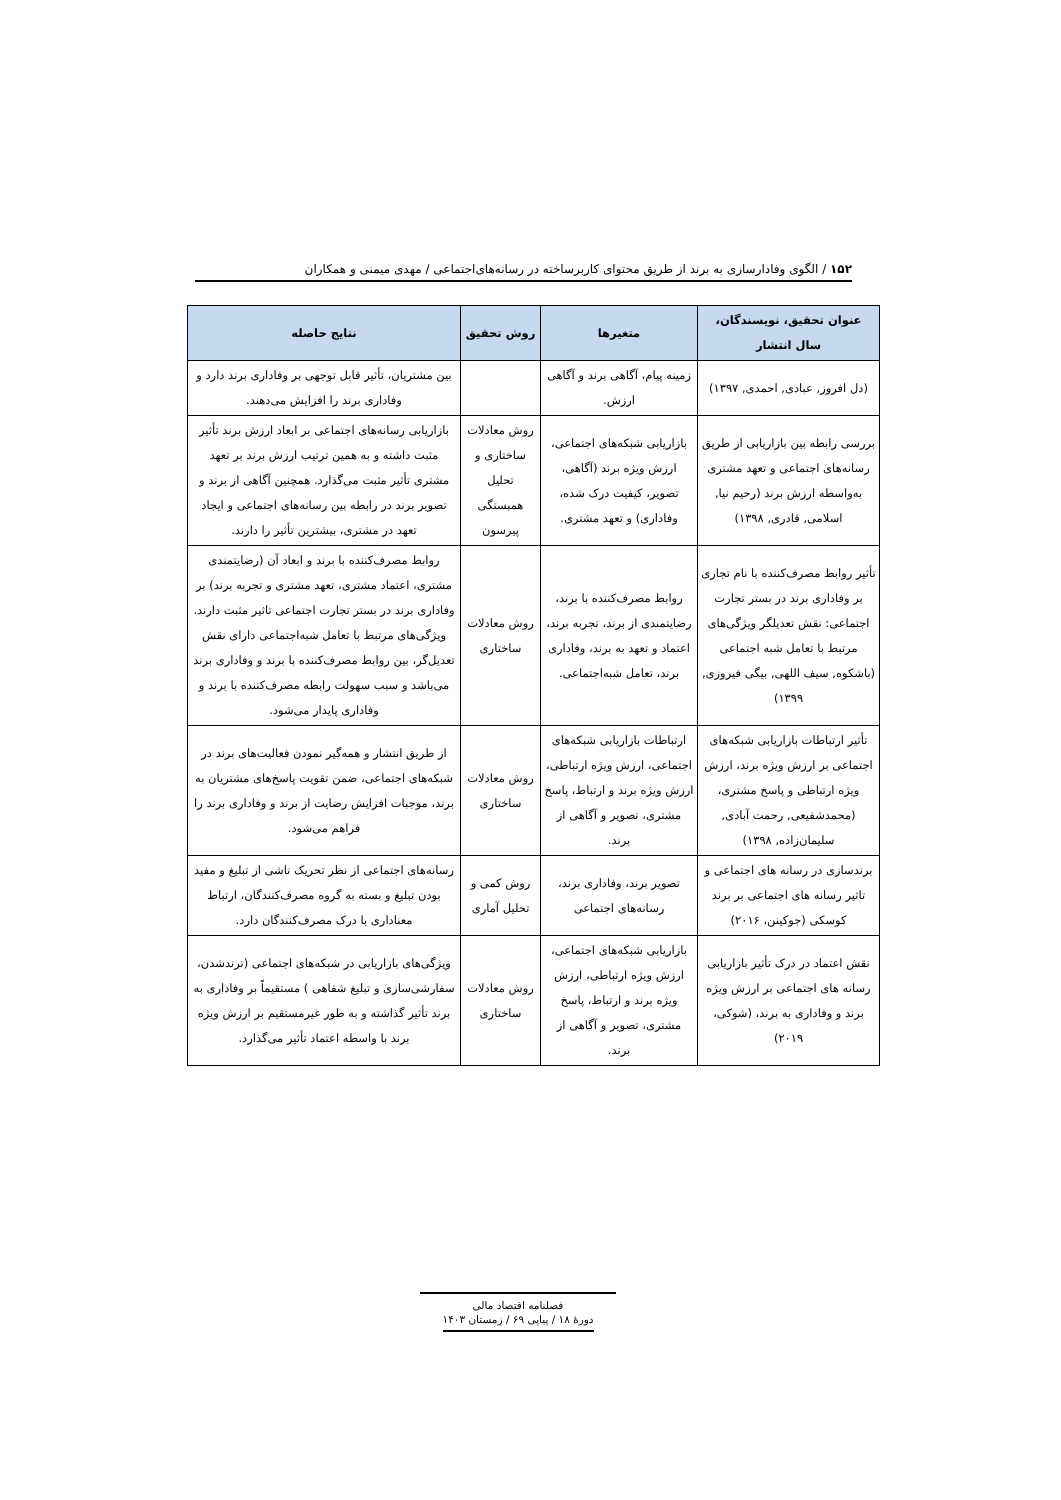۱۵۲ / الگوی وفادارسازی به برند از طریق محتوای کاربرساخته در رسانه‌های‌اجتماعی / مهدی میمنی و همکاران
| عنوان تحقیق، نویسندگان، سال انتشار | متغیرها | روش تحقیق | نتایج حاصله |
| --- | --- | --- | --- |
| (دل افروز, عبادی, احمدی, ۱۳۹۷) | زمینه پیام، آگاهی برند و آگاهی ارزش. | | بین مشتریان، تأثیر قابل توجهی بر وفاداری برند دارد و وفاداری برند را افزایش می‌دهند. |
| بررسی رابطه بین بازاریابی از طریق رسانه‌های اجتماعی و تعهد مشتری به‌واسطه ارزش برند (رحیم نیا, اسلامی, قادری, ۱۳۹۸) | بازاریابی شبکه‌های اجتماعی، ارزش ویژه برند (آگاهی، تصویر، کیفیت درک شده، وفاداری) و تعهد مشتری. | روش معادلات ساختاری و تحلیل همبستگی پیرسون | بازاریابی رسانه‌های اجتماعی بر ابعاد ارزش برند تأثیر مثبت داشته و به همین ترتیب ارزش برند بر تعهد مشتری تأثیر مثبت می‌گذارد. همچنین آگاهی از برند و تصویر برند در رابطه بین رسانه‌های اجتماعی و ایجاد تعهد در مشتری، بیشترین تأثیر را دارند. |
| تأثیر روابط مصرف‌کننده با نام تجاری بر وفاداری برند در بستر تجارت اجتماعی: نقش تعدیلگر ویژگی‌های مرتبط با تعامل شبه اجتماعی (باشکوه, سیف اللهی, بیگی فیروزی, ۱۳۹۹) | روابط مصرف‌کننده با برند، رضایتمندی از برند، تجربه برند، اعتماد و تعهد به برند، وفاداری برند، تعامل شبه‌اجتماعی. | روش معادلات ساختاری | روابط مصرف‌کننده با برند و ابعاد آن (رضایتمندی مشتری، اعتماد مشتری، تعهد مشتری و تجربه برند) بر وفاداری برند در بستر تجارت اجتماعی تاثیر مثبت دارند. ویژگی‌های مرتبط با تعامل شبه‌اجتماعی دارای نقش تعدیل‌گر، بین روابط مصرف‌کننده با برند و وفاداری برند می‌باشد و سبب سهولت رابطه مصرف‌کننده با برند و وفاداری پایدار می‌شود. |
| تأثیر ارتباطات بازاریابی شبکه‌های اجتماعی بر ارزش ویژه برند، ارزش ویژه ارتباطی و پاسخ مشتری، (محمدشفیعی, رحمت آبادی, سلیمان‌زاده, ۱۳۹۸) | ارتباطات بازاریابی شبکه‌های اجتماعی، ارزش ویژه ارتباطی، ارزش ویژه برند و ارتباط، پاسخ مشتری، تصویر و آگاهی از برند. | روش معادلات ساختاری | از طریق انتشار و همه‌گیر نمودن فعالیت‌های برند در شبکه‌های اجتماعی، ضمن تقویت پاسخ‌های مشتریان به برند، موجبات افزایش رضایت از برند و وفاداری برند را فراهم می‌شود. |
| برندسازی در رسانه های اجتماعی و تاثیر رسانه های اجتماعی بر برند کوسکی (جوکینن، ۲۰۱۶) | تصویر برند، وفاداری برند، رسانه‌های اجتماعی | روش کمی و تحلیل آماری | رسانه‌های اجتماعی از نظر تحریک ناشی از تبلیغ و مفید بودن تبلیغ و بسته به گروه مصرف‌کنندگان، ارتباط معناداری با درک مصرف‌کنندگان دارد. |
| نقش اعتماد در درک تأثیر بازاریابی رسانه های اجتماعی بر ارزش ویژه برند و وفاداری به برند، (شوکی، ۲۰۱۹) | بازاریابی شبکه‌های اجتماعی، ارزش ویژه ارتباطی، ارزش ویژه برند و ارتباط، پاسخ مشتری، تصویر و آگاهی از برند. | روش معادلات ساختاری | ویژگی‌های بازاریابی در شبکه‌های اجتماعی (ترندشدن، سفارشی‌سازی و تبلیغ شفاهی ) مستقیماً بر وفاداری به برند تأثیر گذاشته و به طور غیرمستقیم بر ارزش ویژه برند با واسطه اعتماد تأثیر می‌گذارد. |
فصلنامه اقتصاد مالی
دورهٔ ۱۸ / پیاپی ۶۹ / زمستان ۱۴۰۳